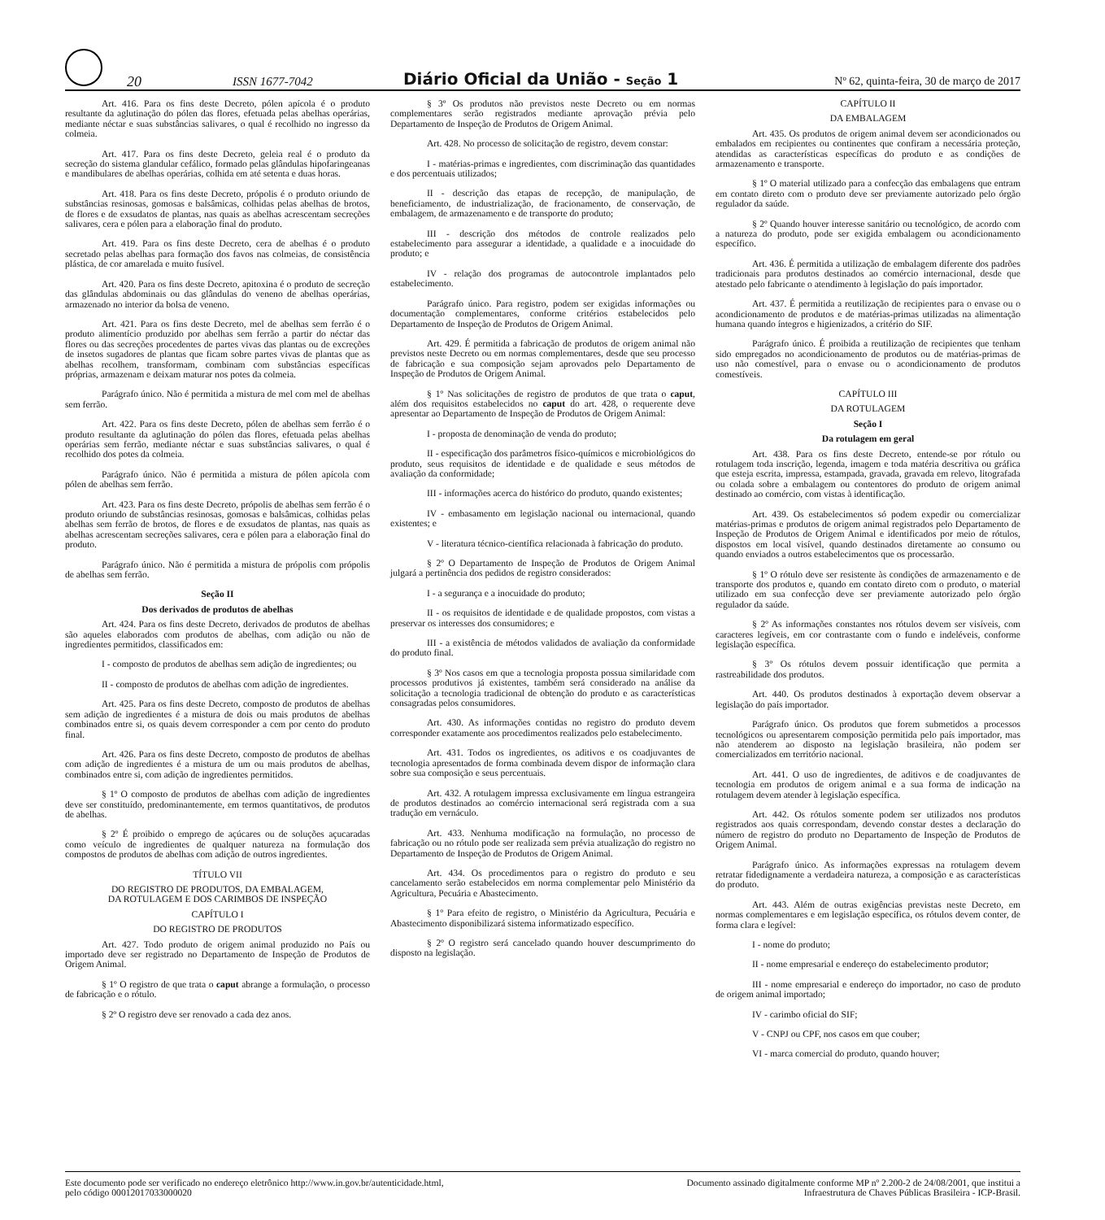20
ISSN 1677-7042
Diário Oficial da União - Seção 1
Nº 62, quinta-feira, 30 de março de 2017
Art. 416. Para os fins deste Decreto, pólen apícola é o produto resultante da aglutinação do pólen das flores, efetuada pelas abelhas operárias, mediante néctar e suas substâncias salivares, o qual é recolhido no ingresso da colmeia.
Art. 417. Para os fins deste Decreto, geleia real é o produto da secreção do sistema glandular cefálico, formado pelas glândulas hipofaringeanas e mandibulares de abelhas operárias, colhida em até setenta e duas horas.
Art. 418. Para os fins deste Decreto, própolis é o produto oriundo de substâncias resinosas, gomosas e balsâmicas, colhidas pelas abelhas de brotos, de flores e de exsudatos de plantas, nas quais as abelhas acrescentam secreções salivares, cera e pólen para a elaboração final do produto.
Art. 419. Para os fins deste Decreto, cera de abelhas é o produto secretado pelas abelhas para formação dos favos nas colmeias, de consistência plástica, de cor amarelada e muito fusível.
Art. 420. Para os fins deste Decreto, apitoxina é o produto de secreção das glândulas abdominais ou das glândulas do veneno de abelhas operárias, armazenado no interior da bolsa de veneno.
Art. 421. Para os fins deste Decreto, mel de abelhas sem ferrão é o produto alimentício produzido por abelhas sem ferrão a partir do néctar das flores ou das secreções procedentes de partes vivas das plantas ou de excreções de insetos sugadores de plantas que ficam sobre partes vivas de plantas que as abelhas recolhem, transformam, combinam com substâncias específicas próprias, armazenam e deixam maturar nos potes da colmeia.
Parágrafo único. Não é permitida a mistura de mel com mel de abelhas sem ferrão.
Art. 422. Para os fins deste Decreto, pólen de abelhas sem ferrão é o produto resultante da aglutinação do pólen das flores, efetuada pelas abelhas operárias sem ferrão, mediante néctar e suas substâncias salivares, o qual é recolhido dos potes da colmeia.
Parágrafo único. Não é permitida a mistura de pólen apícola com pólen de abelhas sem ferrão.
Art. 423. Para os fins deste Decreto, própolis de abelhas sem ferrão é o produto oriundo de substâncias resinosas, gomosas e balsâmicas, colhidas pelas abelhas sem ferrão de brotos, de flores e de exsudatos de plantas, nas quais as abelhas acrescentam secreções salivares, cera e pólen para a elaboração final do produto.
Parágrafo único. Não é permitida a mistura de própolis com própolis de abelhas sem ferrão.
Seção II
Dos derivados de produtos de abelhas
Art. 424. Para os fins deste Decreto, derivados de produtos de abelhas são aqueles elaborados com produtos de abelhas, com adição ou não de ingredientes permitidos, classificados em:
I - composto de produtos de abelhas sem adição de ingredientes; ou
II - composto de produtos de abelhas com adição de ingredientes.
Art. 425. Para os fins deste Decreto, composto de produtos de abelhas sem adição de ingredientes é a mistura de dois ou mais produtos de abelhas combinados entre si, os quais devem corresponder a cem por cento do produto final.
Art. 426. Para os fins deste Decreto, composto de produtos de abelhas com adição de ingredientes é a mistura de um ou mais produtos de abelhas, combinados entre si, com adição de ingredientes permitidos.
§ 1º O composto de produtos de abelhas com adição de ingredientes deve ser constituído, predominantemente, em termos quantitativos, de produtos de abelhas.
§ 2º É proibido o emprego de açúcares ou de soluções açucaradas como veículo de ingredientes de qualquer natureza na formulação dos compostos de produtos de abelhas com adição de outros ingredientes.
TÍTULO VII
DO REGISTRO DE PRODUTOS, DA EMBALAGEM,
DA ROTULAGEM E DOS CARIMBOS DE INSPEÇÃO
CAPÍTULO I
DO REGISTRO DE PRODUTOS
Art. 427. Todo produto de origem animal produzido no País ou importado deve ser registrado no Departamento de Inspeção de Produtos de Origem Animal.
§ 1º O registro de que trata o caput abrange a formulação, o processo de fabricação e o rótulo.
§ 2º O registro deve ser renovado a cada dez anos.
§ 3º Os produtos não previstos neste Decreto ou em normas complementares serão registrados mediante aprovação prévia pelo Departamento de Inspeção de Produtos de Origem Animal.
Art. 428. No processo de solicitação de registro, devem constar:
I - matérias-primas e ingredientes, com discriminação das quantidades e dos percentuais utilizados;
II - descrição das etapas de recepção, de manipulação, de beneficiamento, de industrialização, de fracionamento, de conservação, de embalagem, de armazenamento e de transporte do produto;
III - descrição dos métodos de controle realizados pelo estabelecimento para assegurar a identidade, a qualidade e a inocuidade do produto; e
IV - relação dos programas de autocontrole implantados pelo estabelecimento.
Parágrafo único. Para registro, podem ser exigidas informações ou documentação complementares, conforme critérios estabelecidos pelo Departamento de Inspeção de Produtos de Origem Animal.
Art. 429. É permitida a fabricação de produtos de origem animal não previstos neste Decreto ou em normas complementares, desde que seu processo de fabricação e sua composição sejam aprovados pelo Departamento de Inspeção de Produtos de Origem Animal.
§ 1º Nas solicitações de registro de produtos de que trata o caput, além dos requisitos estabelecidos no caput do art. 428, o requerente deve apresentar ao Departamento de Inspeção de Produtos de Origem Animal:
I - proposta de denominação de venda do produto;
II - especificação dos parâmetros físico-químicos e microbiológicos do produto, seus requisitos de identidade e de qualidade e seus métodos de avaliação da conformidade;
III - informações acerca do histórico do produto, quando existentes;
IV - embasamento em legislação nacional ou internacional, quando existentes; e
V - literatura técnico-científica relacionada à fabricação do produto.
§ 2º O Departamento de Inspeção de Produtos de Origem Animal julgará a pertinência dos pedidos de registro considerados:
I - a segurança e a inocuidade do produto;
II - os requisitos de identidade e de qualidade propostos, com vistas a preservar os interesses dos consumidores; e
III - a existência de métodos validados de avaliação da conformidade do produto final.
§ 3º Nos casos em que a tecnologia proposta possua similaridade com processos produtivos já existentes, também será considerado na análise da solicitação a tecnologia tradicional de obtenção do produto e as características consagradas pelos consumidores.
Art. 430. As informações contidas no registro do produto devem corresponder exatamente aos procedimentos realizados pelo estabelecimento.
Art. 431. Todos os ingredientes, os aditivos e os coadjuvantes de tecnologia apresentados de forma combinada devem dispor de informação clara sobre sua composição e seus percentuais.
Art. 432. A rotulagem impressa exclusivamente em língua estrangeira de produtos destinados ao comércio internacional será registrada com a sua tradução em vernáculo.
Art. 433. Nenhuma modificação na formulação, no processo de fabricação ou no rótulo pode ser realizada sem prévia atualização do registro no Departamento de Inspeção de Produtos de Origem Animal.
Art. 434. Os procedimentos para o registro do produto e seu cancelamento serão estabelecidos em norma complementar pelo Ministério da Agricultura, Pecuária e Abastecimento.
§ 1º Para efeito de registro, o Ministério da Agricultura, Pecuária e Abastecimento disponibilizará sistema informatizado específico.
§ 2º O registro será cancelado quando houver descumprimento do disposto na legislação.
CAPÍTULO II
DA EMBALAGEM
Art. 435. Os produtos de origem animal devem ser acondicionados ou embalados em recipientes ou continentes que confiram a necessária proteção, atendidas as características específicas do produto e as condições de armazenamento e transporte.
§ 1º O material utilizado para a confecção das embalagens que entram em contato direto com o produto deve ser previamente autorizado pelo órgão regulador da saúde.
§ 2º Quando houver interesse sanitário ou tecnológico, de acordo com a natureza do produto, pode ser exigida embalagem ou acondicionamento específico.
Art. 436. É permitida a utilização de embalagem diferente dos padrões tradicionais para produtos destinados ao comércio internacional, desde que atestado pelo fabricante o atendimento à legislação do país importador.
Art. 437. É permitida a reutilização de recipientes para o envase ou o acondicionamento de produtos e de matérias-primas utilizadas na alimentação humana quando íntegros e higienizados, a critério do SIF.
Parágrafo único. É proibida a reutilização de recipientes que tenham sido empregados no acondicionamento de produtos ou de matérias-primas de uso não comestível, para o envase ou o acondicionamento de produtos comestíveis.
CAPÍTULO III
DA ROTULAGEM
Seção I
Da rotulagem em geral
Art. 438. Para os fins deste Decreto, entende-se por rótulo ou rotulagem toda inscrição, legenda, imagem e toda matéria descritiva ou gráfica que esteja escrita, impressa, estampada, gravada, gravada em relevo, litografada ou colada sobre a embalagem ou contentores do produto de origem animal destinado ao comércio, com vistas à identificação.
Art. 439. Os estabelecimentos só podem expedir ou comercializar matérias-primas e produtos de origem animal registrados pelo Departamento de Inspeção de Produtos de Origem Animal e identificados por meio de rótulos, dispostos em local visível, quando destinados diretamente ao consumo ou quando enviados a outros estabelecimentos que os processarão.
§ 1º O rótulo deve ser resistente às condições de armazenamento e de transporte dos produtos e, quando em contato direto com o produto, o material utilizado em sua confecção deve ser previamente autorizado pelo órgão regulador da saúde.
§ 2º As informações constantes nos rótulos devem ser visíveis, com caracteres legíveis, em cor contrastante com o fundo e indeléveis, conforme legislação específica.
§ 3º Os rótulos devem possuir identificação que permita a rastreabilidade dos produtos.
Art. 440. Os produtos destinados à exportação devem observar a legislação do país importador.
Parágrafo único. Os produtos que forem submetidos a processos tecnológicos ou apresentarem composição permitida pelo país importador, mas não atenderem ao disposto na legislação brasileira, não podem ser comercializados em território nacional.
Art. 441. O uso de ingredientes, de aditivos e de coadjuvantes de tecnologia em produtos de origem animal e a sua forma de indicação na rotulagem devem atender à legislação específica.
Art. 442. Os rótulos somente podem ser utilizados nos produtos registrados aos quais correspondam, devendo constar destes a declaração do número de registro do produto no Departamento de Inspeção de Produtos de Origem Animal.
Parágrafo único. As informações expressas na rotulagem devem retratar fidedignamente a verdadeira natureza, a composição e as características do produto.
Art. 443. Além de outras exigências previstas neste Decreto, em normas complementares e em legislação específica, os rótulos devem conter, de forma clara e legível:
I - nome do produto;
II - nome empresarial e endereço do estabelecimento produtor;
III - nome empresarial e endereço do importador, no caso de produto de origem animal importado;
IV - carimbo oficial do SIF;
V - CNPJ ou CPF, nos casos em que couber;
VI - marca comercial do produto, quando houver;
Este documento pode ser verificado no endereço eletrônico http://www.in.gov.br/autenticidade.html,
pelo código 00012017033000020
Documento assinado digitalmente conforme MP nº 2.200-2 de 24/08/2001, que institui a
Infraestrutura de Chaves Públicas Brasileira - ICP-Brasil.